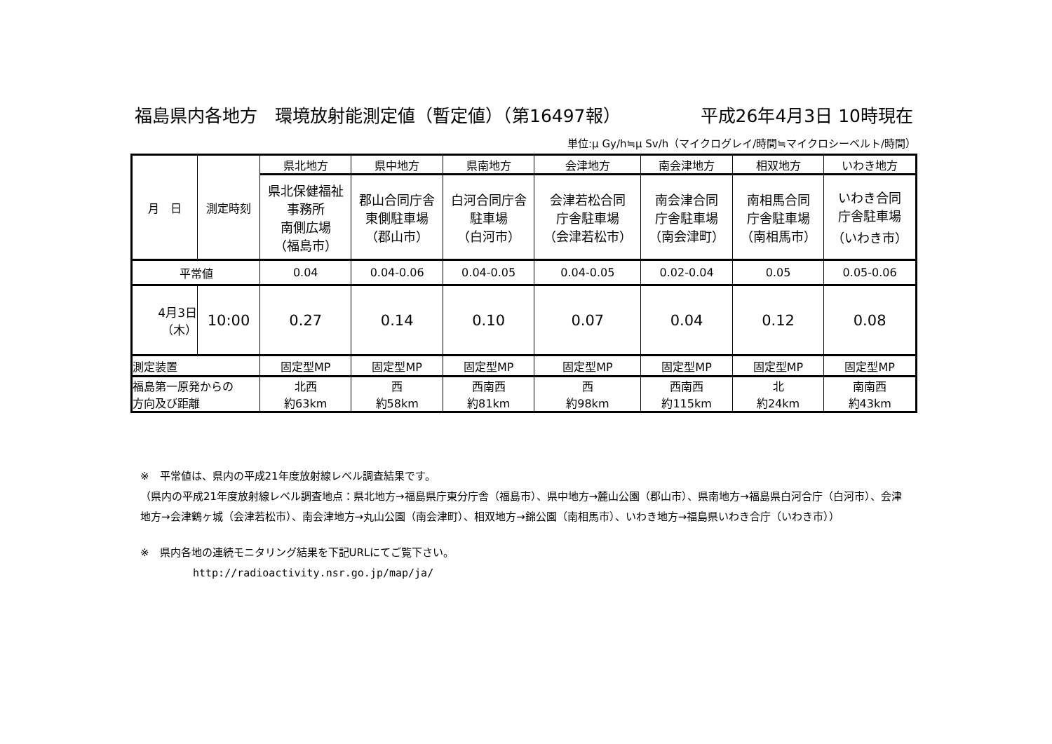福島県内各地方　環境放射能測定値（暫定値）（第16497報） 平成26年4月3日 10時現在
単位:μ Gy/h≒μ Sv/h（マイクログレイ/時間≒マイクロシーベルト/時間）
| 月 日 | 測定時刻 | 県北地方 | 県中地方 | 県南地方 | 会津地方 | 南会津地方 | 相双地方 | いわき地方 |
| --- | --- | --- | --- | --- | --- | --- | --- | --- |
| | | 県北保健福祉 事務所 南側広場 （福島市） | 郡山合同庁舎 東側駐車場 （郡山市） | 白河合同庁舎 駐車場 （白河市） | 会津若松合同 庁舎駐車場 （会津若松市） | 南会津合同 庁舎駐車場 （南会津町） | 南相馬合同 庁舎駐車場 （南相馬市） | いわき合同 庁舎駐車場 （いわき市） |
| 平常値 | | 0.04 | 0.04-0.06 | 0.04-0.05 | 0.04-0.05 | 0.02-0.04 | 0.05 | 0.05-0.06 |
| 4月3日 （木） | 10:00 | 0.27 | 0.14 | 0.10 | 0.07 | 0.04 | 0.12 | 0.08 |
| 測定装置 | | 固定型MP | 固定型MP | 固定型MP | 固定型MP | 固定型MP | 固定型MP | 固定型MP |
| 福島第一原発からの 方向及び距離 | | 北西 約63km | 西 約58km | 西南西 約81km | 西 約98km | 西南西 約115km | 北 約24km | 南南西 約43km |
※　平常値は、県内の平成21年度放射線レベル調査結果です。
（県内の平成21年度放射線レベル調査地点：県北地方→福島県庁東分庁舎（福島市）、県中地方→麓山公園（郡山市）、県南地方→福島県白河合庁（白河市）、会津地方→会津鶴ヶ城（会津若松市）、南会津地方→丸山公園（南会津町）、相双地方→錦公園（南相馬市）、いわき地方→福島県いわき合庁（いわき市））
※　県内各地の連続モニタリング結果を下記URLにてご覧下さい。
http://radioactivity.nsr.go.jp/map/ja/